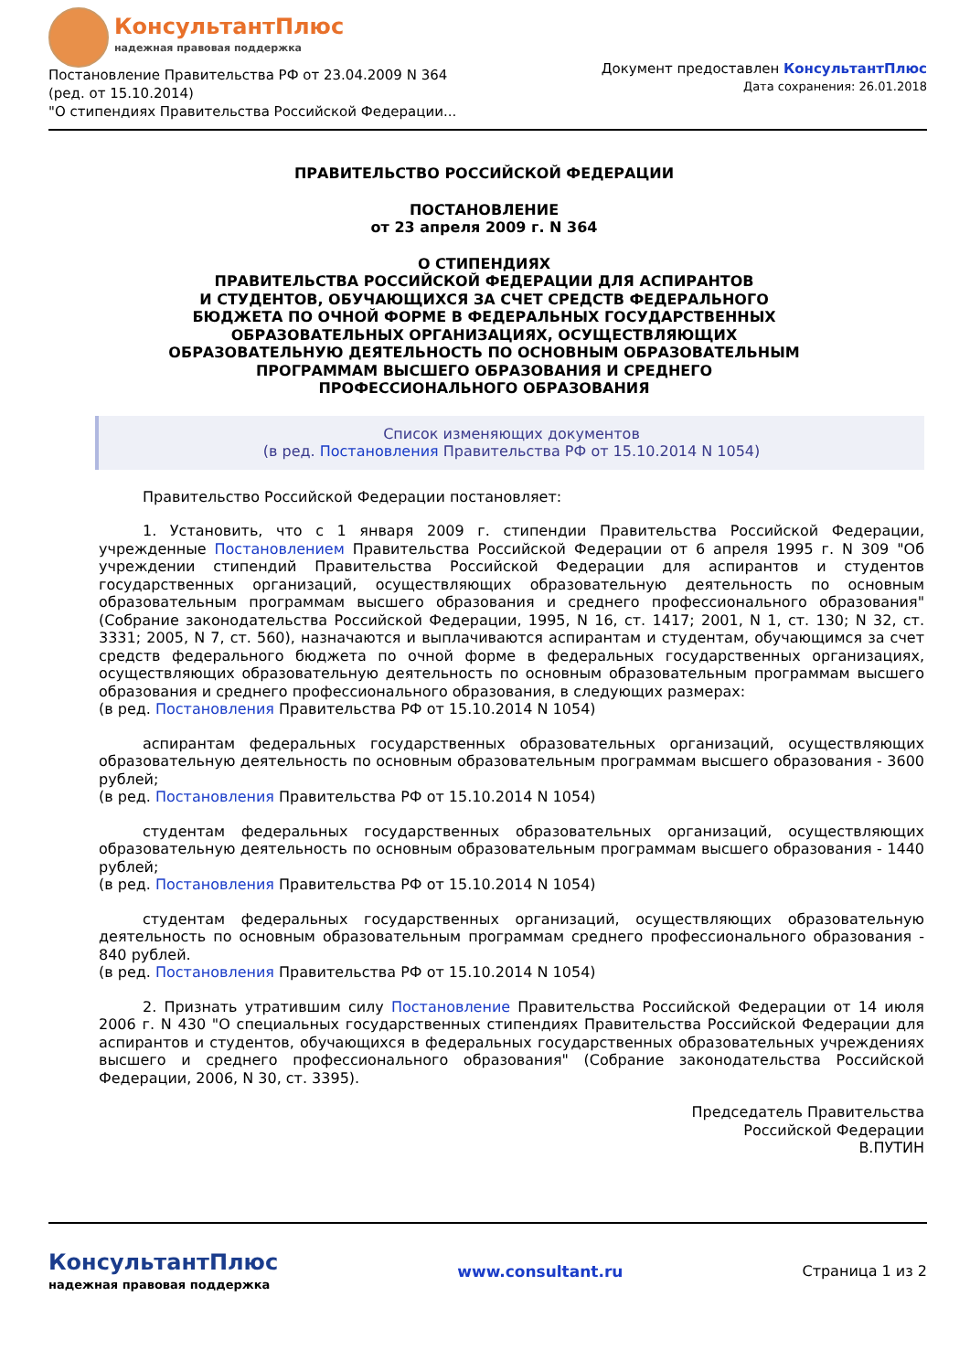КонсультантПлюс
надежная правовая поддержка
Постановление Правительства РФ от 23.04.2009 N 364
(ред. от 15.10.2014)
"О стипендиях Правительства Российской Федерации...
Документ предоставлен КонсультантПлюс
Дата сохранения: 26.01.2018
ПРАВИТЕЛЬСТВО РОССИЙСКОЙ ФЕДЕРАЦИИ
ПОСТАНОВЛЕНИЕ
от 23 апреля 2009 г. N 364
О СТИПЕНДИЯХ
ПРАВИТЕЛЬСТВА РОССИЙСКОЙ ФЕДЕРАЦИИ ДЛЯ АСПИРАНТОВ
И СТУДЕНТОВ, ОБУЧАЮЩИХСЯ ЗА СЧЕТ СРЕДСТВ ФЕДЕРАЛЬНОГО
БЮДЖЕТА ПО ОЧНОЙ ФОРМЕ В ФЕДЕРАЛЬНЫХ ГОСУДАРСТВЕННЫХ
ОБРАЗОВАТЕЛЬНЫХ ОРГАНИЗАЦИЯХ, ОСУЩЕСТВЛЯЮЩИХ
ОБРАЗОВАТЕЛЬНУЮ ДЕЯТЕЛЬНОСТЬ ПО ОСНОВНЫМ ОБРАЗОВАТЕЛЬНЫМ
ПРОГРАММАМ ВЫСШЕГО ОБРАЗОВАНИЯ И СРЕДНЕГО
ПРОФЕССИОНАЛЬНОГО ОБРАЗОВАНИЯ
Список изменяющих документов
(в ред. Постановления Правительства РФ от 15.10.2014 N 1054)
Правительство Российской Федерации постановляет:
1. Установить, что с 1 января 2009 г. стипендии Правительства Российской Федерации, учрежденные Постановлением Правительства Российской Федерации от 6 апреля 1995 г. N 309 "Об учреждении стипендий Правительства Российской Федерации для аспирантов и студентов государственных организаций, осуществляющих образовательную деятельность по основным образовательным программам высшего образования и среднего профессионального образования" (Собрание законодательства Российской Федерации, 1995, N 16, ст. 1417; 2001, N 1, ст. 130; N 32, ст. 3331; 2005, N 7, ст. 560), назначаются и выплачиваются аспирантам и студентам, обучающимся за счет средств федерального бюджета по очной форме в федеральных государственных организациях, осуществляющих образовательную деятельность по основным образовательным программам высшего образования и среднего профессионального образования, в следующих размерах:
(в ред. Постановления Правительства РФ от 15.10.2014 N 1054)
аспирантам федеральных государственных образовательных организаций, осуществляющих образовательную деятельность по основным образовательным программам высшего образования - 3600 рублей;
(в ред. Постановления Правительства РФ от 15.10.2014 N 1054)
студентам федеральных государственных образовательных организаций, осуществляющих образовательную деятельность по основным образовательным программам высшего образования - 1440 рублей;
(в ред. Постановления Правительства РФ от 15.10.2014 N 1054)
студентам федеральных государственных организаций, осуществляющих образовательную деятельность по основным образовательным программам среднего профессионального образования - 840 рублей.
(в ред. Постановления Правительства РФ от 15.10.2014 N 1054)
2. Признать утратившим силу Постановление Правительства Российской Федерации от 14 июля 2006 г. N 430 "О специальных государственных стипендиях Правительства Российской Федерации для аспирантов и студентов, обучающихся в федеральных государственных образовательных учреждениях высшего и среднего профессионального образования" (Собрание законодательства Российской Федерации, 2006, N 30, ст. 3395).
Председатель Правительства
Российской Федерации
В.ПУТИН
КонсультантПлюс
надежная правовая поддержка
www.consultant.ru Страница 1 из 2